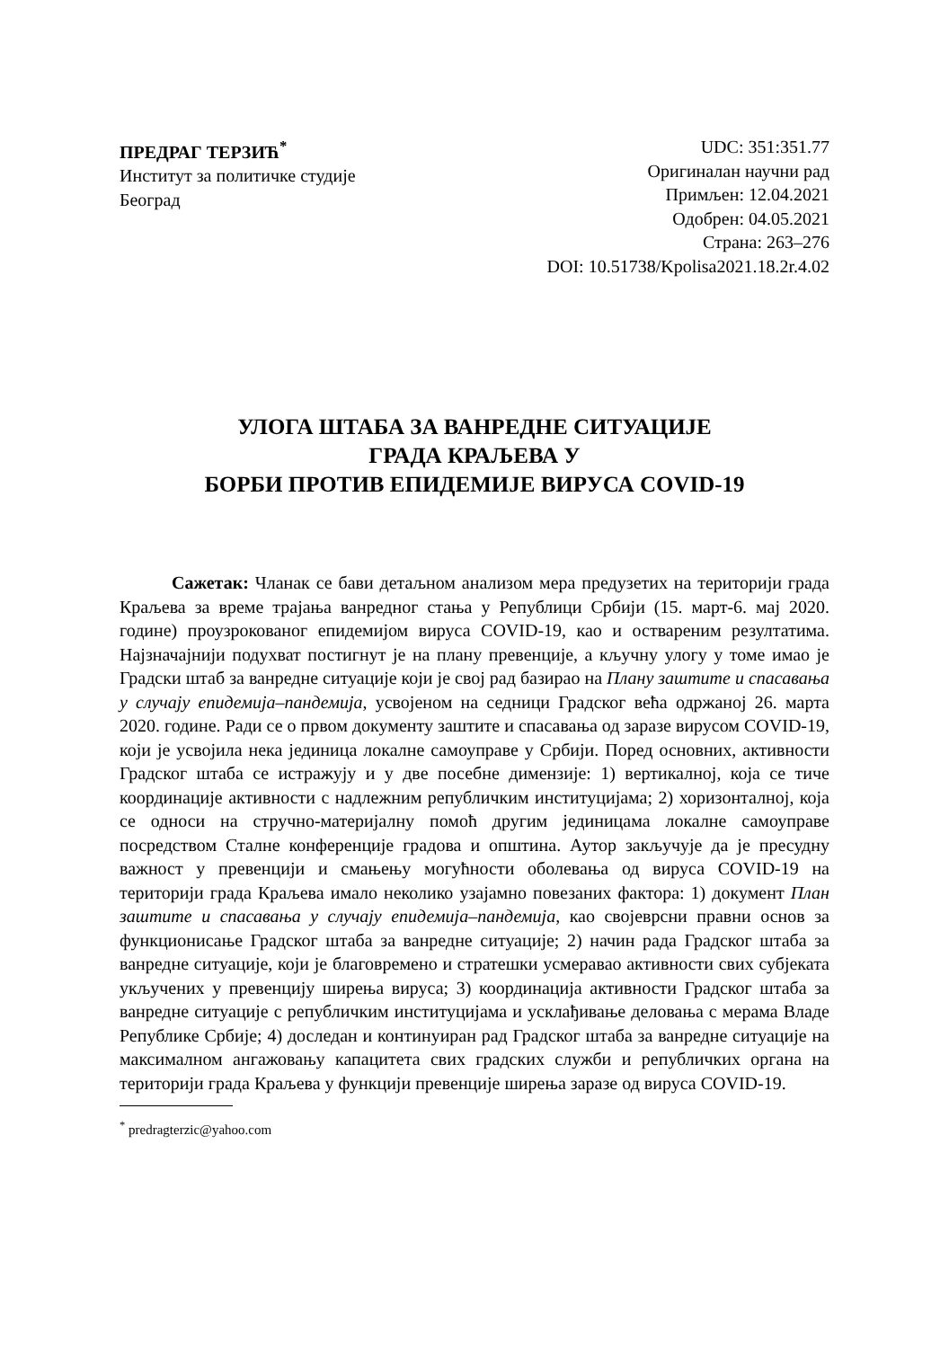ПРЕДРАГ ТЕРЗИЋ<sup>*</sup>
Институт за политичке студије
Београд
UDC: 351:351.77
Оригиналан научни рад
Примљен: 12.04.2021
Одобрен: 04.05.2021
Страна: 263–276
DOI: 10.51738/Kpolisa2021.18.2r.4.02
УЛОГА ШТАБА ЗА ВАНРЕДНЕ СИТУАЦИЈЕ
ГРАДА КРАЉЕВА У
БОРБИ ПРОТИВ ЕПИДЕМИЈЕ ВИРУСА COVID-19
Сажетак: Чланак се бави детаљном анализом мера предузетих на територији града Краљева за време трајања ванредног стања у Републици Србији (15. март-6. мај 2020. године) проузрокованог епидемијом вируса COVID-19, као и оствареним резултатима. Најзначајнији подухват постигнут је на плану превенције, а кључну улогу у томе имао је Градски штаб за ванредне ситуације који је свој рад базирао на Плану заштите и спасавања у случају епидемија–пандемија, усвојеном на седници Градског већа одржаној 26. марта 2020. године. Ради се о првом документу заштите и спасавања од заразе вирусом COVID-19, који је усвојила нека јединица локалне самоуправе у Србији. Поред основних, активности Градског штаба се истражују и у две посебне димензије: 1) вертикалној, која се тиче координације активности с надлежним републичким институцијама; 2) хоризонталној, која се односи на стручно-материјалну помоћ другим јединицама локалне самоуправе посредством Сталне конференције градова и општина. Аутор закључује да је пресудну важност у превенцији и смањењу могућности оболевања од вируса COVID-19 на територији града Краљева имало неколико узајамно повезаних фактора: 1) документ План заштите и спасавања у случају епидемија–пандемија, као својеврсни правни основ за функционисање Градског штаба за ванредне ситуације; 2) начин рада Градског штаба за ванредне ситуације, који је благовремено и стратешки усмеравао активности свих субјеката укључених у превенцију ширења вируса; 3) координација активности Градског штаба за ванредне ситуације с републичким институцијама и усклађивање деловања с мерама Владе Републике Србије; 4) доследан и континуиран рад Градског штаба за ванредне ситуације на максималном ангажовању капацитета свих градских служби и републичких органа на територији града Краљева у функцији превенције ширења заразе од вируса COVID-19.
<sup>*</sup> predragterzic@yahoo.com